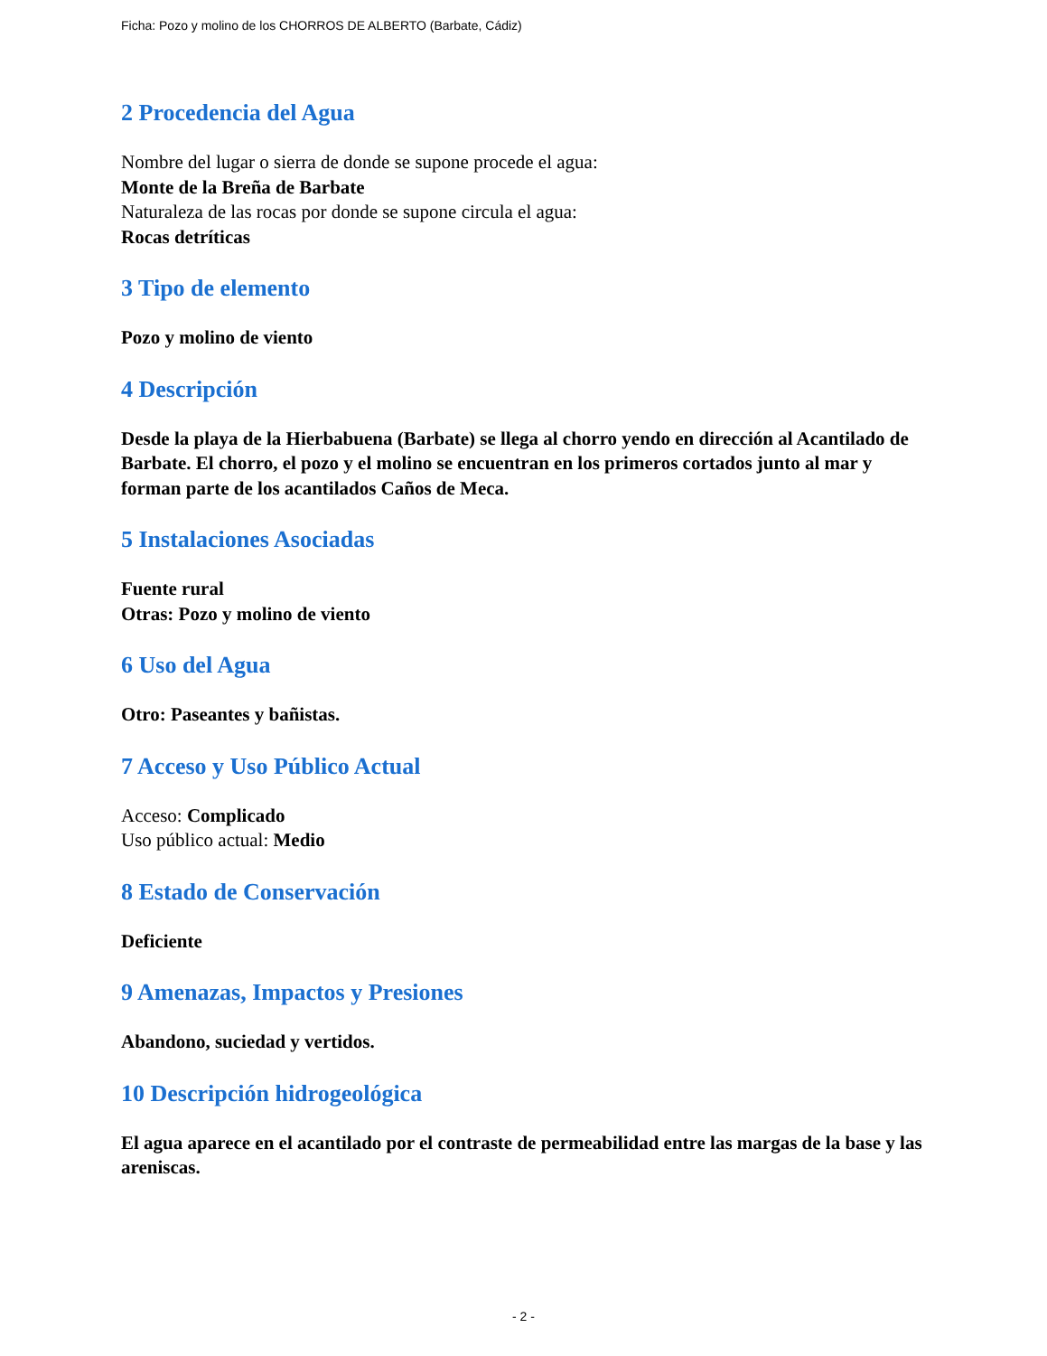Ficha: Pozo y molino de los CHORROS DE ALBERTO (Barbate, Cádiz)
2 Procedencia del Agua
Nombre del lugar o sierra de donde se supone procede el agua:
Monte de la Breña de Barbate
Naturaleza de las rocas por donde se supone circula el agua:
Rocas detríticas
3 Tipo de elemento
Pozo y molino de viento
4 Descripción
Desde la playa de la Hierbabuena (Barbate) se llega al chorro yendo en dirección al Acantilado de Barbate. El chorro, el pozo y el molino se encuentran en los primeros cortados junto al mar y forman parte de los acantilados Caños de Meca.
5 Instalaciones Asociadas
Fuente rural
Otras: Pozo y molino de viento
6 Uso del Agua
Otro: Paseantes y bañistas.
7 Acceso y Uso Público Actual
Acceso: Complicado
Uso público actual: Medio
8 Estado de Conservación
Deficiente
9 Amenazas, Impactos y Presiones
Abandono, suciedad y vertidos.
10 Descripción hidrogeológica
El agua aparece en el acantilado por el contraste de permeabilidad entre las margas de la base y las areniscas.
- 2 -